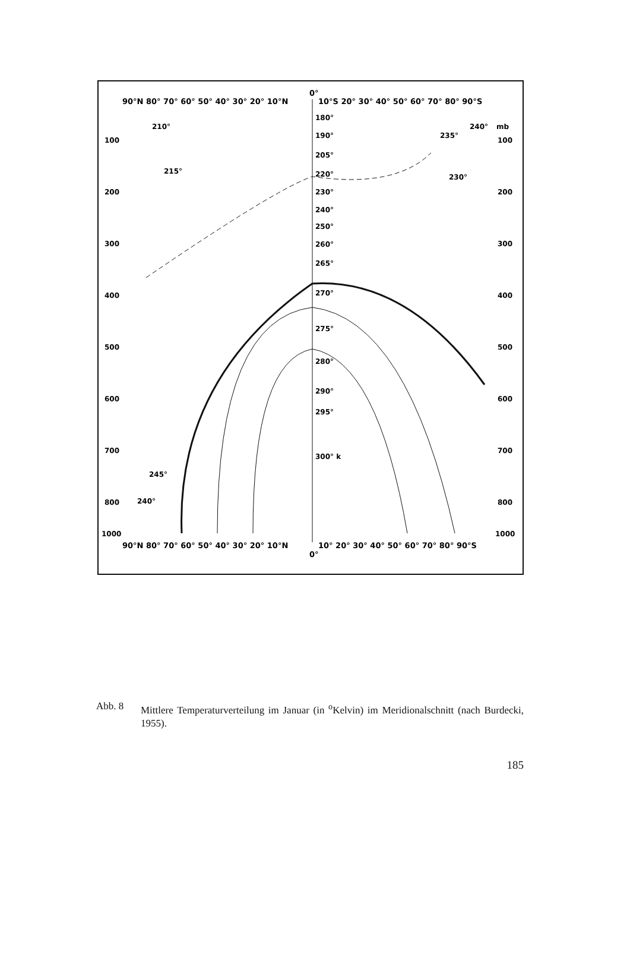90°N 80° 70° 60° 50° 40° 30° 20° 10°N
10°S 20° 30° 40° 50° 60° 70° 80° 90°S
0°
90°N 80° 70° 60° 50° 40° 30° 20° 10°N
10° 20° 30° 40° 50° 60° 70° 80° 90°S
0°
100
200
300
400
500
600
700
800
900
1000
100
200
300
400
500
600
700
800
1000
mb
180°
190°
205°
220°
230°
240°
250°
260°
265°
270°
275°
280°
290°
295°
300° k
210°
215°
235°
240°
230°
245°
240°
Abb. 8 Mittlere Temperaturverteilung im Januar (in <sup>o</sup>Kelvin) im Meridionalschnitt (nach Burdecki, 1955).
185